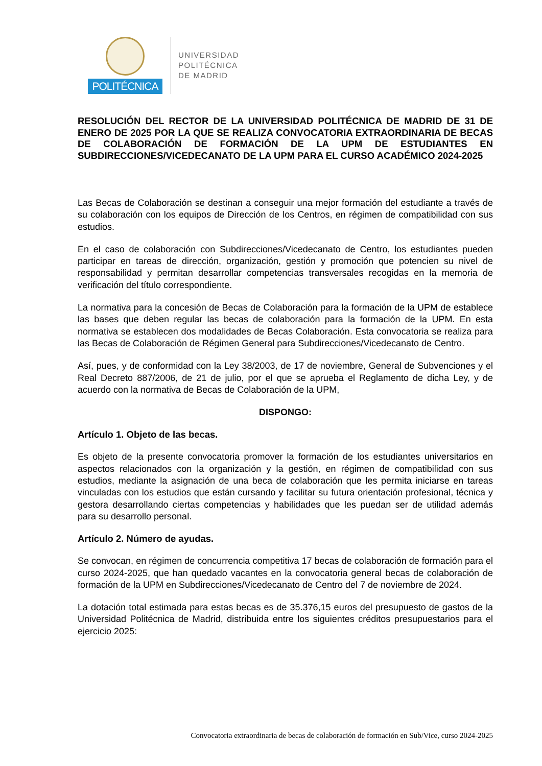POLITÉCNICA
UNIVERSIDAD
POLITÉCNICA
DE MADRID
RESOLUCIÓN DEL RECTOR DE LA UNIVERSIDAD POLITÉCNICA DE MADRID DE 31 DE ENERO DE 2025 POR LA QUE SE REALIZA CONVOCATORIA EXTRAORDINARIA DE BECAS DE COLABORACIÓN DE FORMACIÓN DE LA UPM DE ESTUDIANTES EN SUBDIRECCIONES/VICEDECANATO DE LA UPM PARA EL CURSO ACADÉMICO 2024-2025
Las Becas de Colaboración se destinan a conseguir una mejor formación del estudiante a través de su colaboración con los equipos de Dirección de los Centros, en régimen de compatibilidad con sus estudios.
En el caso de colaboración con Subdirecciones/Vicedecanato de Centro, los estudiantes pueden participar en tareas de dirección, organización, gestión y promoción que potencien su nivel de responsabilidad y permitan desarrollar competencias transversales recogidas en la memoria de verificación del título correspondiente.
La normativa para la concesión de Becas de Colaboración para la formación de la UPM de establece las bases que deben regular las becas de colaboración para la formación de la UPM. En esta normativa se establecen dos modalidades de Becas Colaboración. Esta convocatoria se realiza para las Becas de Colaboración de Régimen General para Subdirecciones/Vicedecanato de Centro.
Así, pues, y de conformidad con la Ley 38/2003, de 17 de noviembre, General de Subvenciones y el Real Decreto 887/2006, de 21 de julio, por el que se aprueba el Reglamento de dicha Ley, y de acuerdo con la normativa de Becas de Colaboración de la UPM,
DISPONGO:
Artículo 1. Objeto de las becas.
Es objeto de la presente convocatoria promover la formación de los estudiantes universitarios en aspectos relacionados con la organización y la gestión, en régimen de compatibilidad con sus estudios, mediante la asignación de una beca de colaboración que les permita iniciarse en tareas vinculadas con los estudios que están cursando y facilitar su futura orientación profesional, técnica y gestora desarrollando ciertas competencias y habilidades que les puedan ser de utilidad además para su desarrollo personal.
Artículo 2. Número de ayudas.
Se convocan, en régimen de concurrencia competitiva 17 becas de colaboración de formación para el curso 2024-2025, que han quedado vacantes en la convocatoria general becas de colaboración de formación de la UPM en Subdirecciones/Vicedecanato de Centro del 7 de noviembre de 2024.
La dotación total estimada para estas becas es de 35.376,15 euros del presupuesto de gastos de la Universidad Politécnica de Madrid, distribuida entre los siguientes créditos presupuestarios para el ejercicio 2025:
Convocatoria extraordinaria de becas de colaboración de formación en Sub/Vice, curso 2024-2025